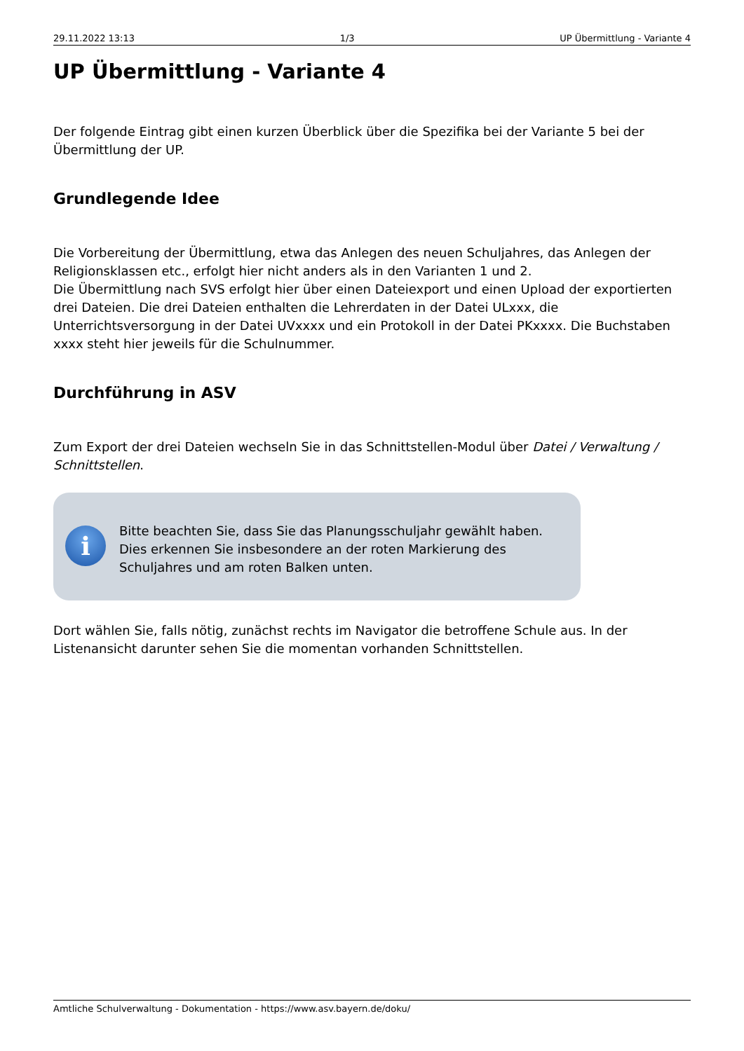29.11.2022 13:13 1/3 UP Übermittlung - Variante 4
UP Übermittlung - Variante 4
Der folgende Eintrag gibt einen kurzen Überblick über die Spezifika bei der Variante 5 bei der Übermittlung der UP.
Grundlegende Idee
Die Vorbereitung der Übermittlung, etwa das Anlegen des neuen Schuljahres, das Anlegen der Religionsklassen etc., erfolgt hier nicht anders als in den Varianten 1 und 2.
Die Übermittlung nach SVS erfolgt hier über einen Dateiexport und einen Upload der exportierten drei Dateien. Die drei Dateien enthalten die Lehrerdaten in der Datei ULxxx, die Unterrichtsversorgung in der Datei UVxxxx und ein Protokoll in der Datei PKxxxx. Die Buchstaben xxxx steht hier jeweils für die Schulnummer.
Durchführung in ASV
Zum Export der drei Dateien wechseln Sie in das Schnittstellen-Modul über Datei / Verwaltung / Schnittstellen.
i
Bitte beachten Sie, dass Sie das Planungsschuljahr gewählt haben. Dies erkennen Sie insbesondere an der roten Markierung des Schuljahres und am roten Balken unten.
Dort wählen Sie, falls nötig, zunächst rechts im Navigator die betroffene Schule aus. In der Listenansicht darunter sehen Sie die momentan vorhanden Schnittstellen.
Amtliche Schulverwaltung - Dokumentation - https://www.asv.bayern.de/doku/